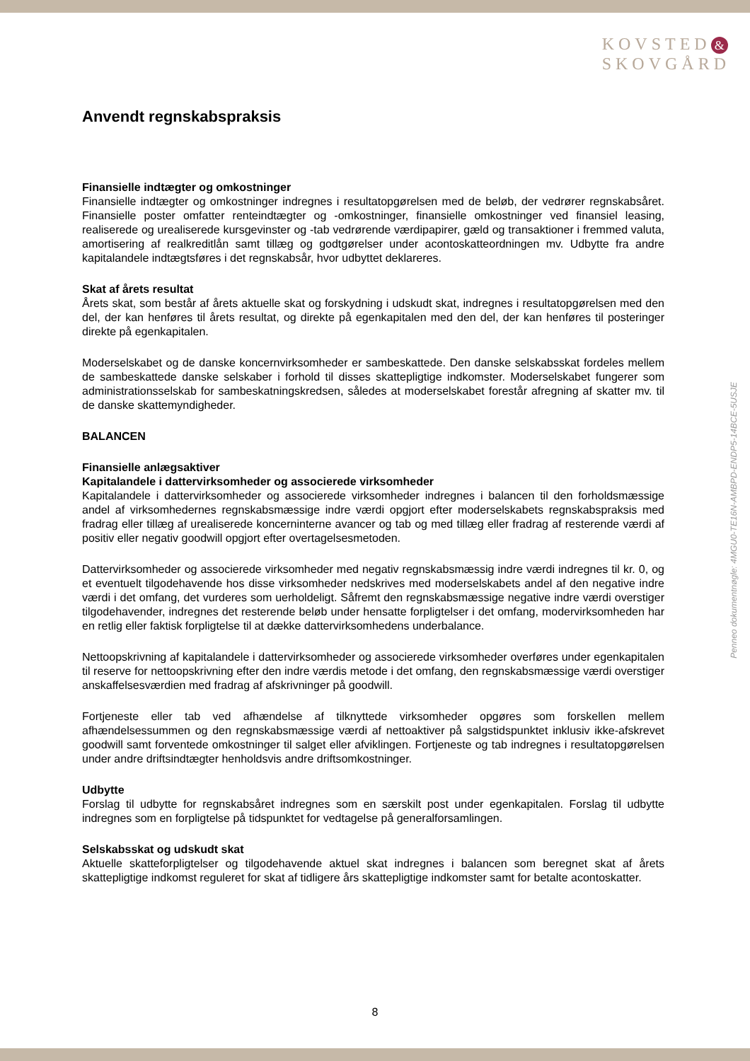KOVSTED &
SKOVGÅRD
Anvendt regnskabspraksis
Finansielle indtægter og omkostninger
Finansielle indtægter og omkostninger indregnes i resultatopgørelsen med de beløb, der vedrører regnskabsåret. Finansielle poster omfatter renteindtægter og -omkostninger, finansielle omkostninger ved finansiel leasing, realiserede og urealiserede kursgevinster og -tab vedrørende værdipapirer, gæld og transaktioner i fremmed valuta, amortisering af realkreditlån samt tillæg og godtgørelser under acontoskatteordningen mv. Udbytte fra andre kapitalandele indtægtsføres i det regnskabsår, hvor udbyttet deklareres.
Skat af årets resultat
Årets skat, som består af årets aktuelle skat og forskydning i udskudt skat, indregnes i resultatopgørelsen med den del, der kan henføres til årets resultat, og direkte på egenkapitalen med den del, der kan henføres til posteringer direkte på egenkapitalen.
Moderselskabet og de danske koncernvirksomheder er sambeskattede. Den danske selskabsskat fordeles mellem de sambeskattede danske selskaber i forhold til disses skattepligtige indkomster. Moderselskabet fungerer som administrationsselskab for sambeskatningskredsen, således at moderselskabet forestår afregning af skatter mv. til de danske skattemyndigheder.
BALANCEN
Finansielle anlægsaktiver
Kapitalandele i dattervirksomheder og associerede virksomheder
Kapitalandele i dattervirksomheder og associerede virksomheder indregnes i balancen til den forholdsmæssige andel af virksomhedernes regnskabsmæssige indre værdi opgjort efter moderselskabets regnskabspraksis med fradrag eller tillæg af urealiserede koncerninterne avancer og tab og med tillæg eller fradrag af resterende værdi af positiv eller negativ goodwill opgjort efter overtagelsesmetoden.
Dattervirksomheder og associerede virksomheder med negativ regnskabsmæssig indre værdi indregnes til kr. 0, og et eventuelt tilgodehavende hos disse virksomheder nedskrives med moderselskabets andel af den negative indre værdi i det omfang, det vurderes som uerholdeligt. Såfremt den regnskabsmæssige negative indre værdi overstiger tilgodehavender, indregnes det resterende beløb under hensatte forpligtelser i det omfang, modervirksomheden har en retlig eller faktisk forpligtelse til at dække dattervirksomhedens underbalance.
Nettoopskrivning af kapitalandele i dattervirksomheder og associerede virksomheder overføres under egenkapitalen til reserve for nettoopskrivning efter den indre værdis metode i det omfang, den regnskabsmæssige værdi overstiger anskaffelsesværdien med fradrag af afskrivninger på goodwill.
Fortjeneste eller tab ved afhændelse af tilknyttede virksomheder opgøres som forskellen mellem afhændelsessummen og den regnskabsmæssige værdi af nettoaktiver på salgstidspunktet inklusiv ikke-afskrevet goodwill samt forventede omkostninger til salget eller afviklingen. Fortjeneste og tab indregnes i resultatopgørelsen under andre driftsindtægter henholdsvis andre driftsomkostninger.
Udbytte
Forslag til udbytte for regnskabsåret indregnes som en særskilt post under egenkapitalen. Forslag til udbytte indregnes som en forpligtelse på tidspunktet for vedtagelse på generalforsamlingen.
Selskabsskat og udskudt skat
Aktuelle skatteforpligtelser og tilgodehavende aktuel skat indregnes i balancen som beregnet skat af årets skattepligtige indkomst reguleret for skat af tidligere års skattepligtige indkomster samt for betalte acontoskatter.
Penneo dokumentnøgle: 4MGU0-TE16N-AMBPD-ENDP5-14BCE-5USJE
8